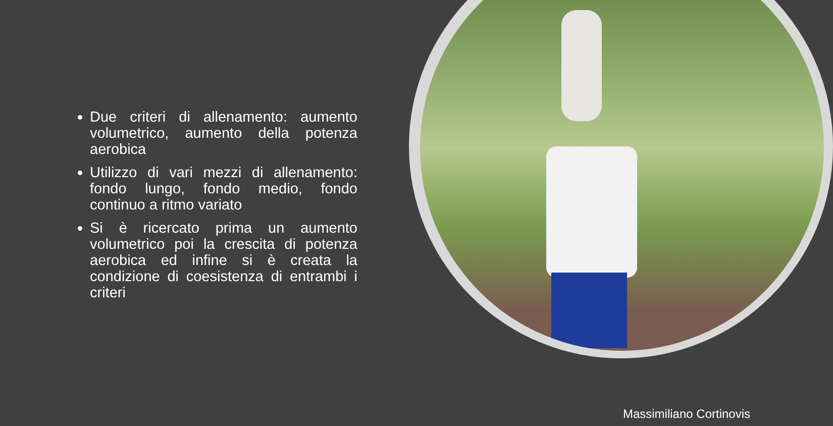Due criteri di allenamento: aumento volumetrico, aumento della potenza aerobica
Utilizzo di vari mezzi di allenamento: fondo lungo, fondo medio, fondo continuo a ritmo variato
Si è ricercato prima un aumento volumetrico poi la crescita di potenza aerobica ed infine si è creata la condizione di coesistenza di entrambi i criteri
Massimiliano Cortinovis